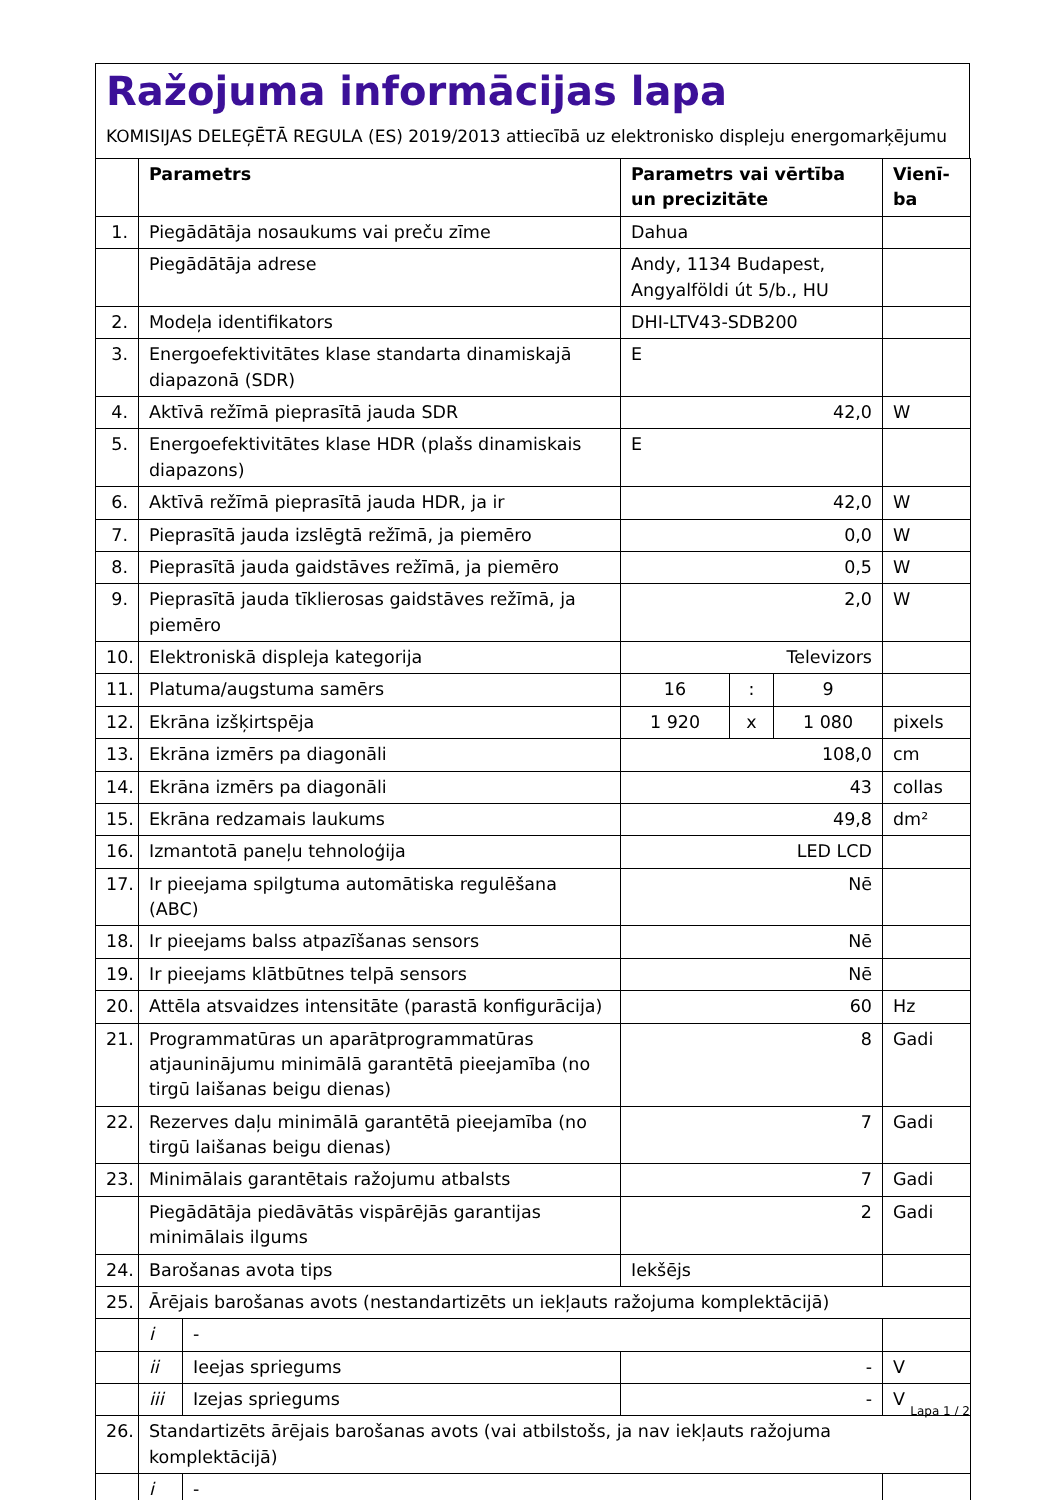Ražojuma informācijas lapa
KOMISIJAS DELEĢĒTĀ REGULA (ES) 2019/2013 attiecībā uz elektronisko displeju energomarķējumu
| | Parametrs | | Parametrs vai vērtība un precizitāte | | | Vienī-ba |
| --- | --- | --- | --- | --- | --- | --- |
| 1. | Piegādātāja nosaukums vai preču zīme | | Dahua | | | |
| | Piegādātāja adrese | | Andy, 1134 Budapest, Angyalföldi út 5/b., HU | | | |
| 2. | Modeļa identifikators | | DHI-LTV43-SDB200 | | | |
| 3. | Energoefektivitātes klase standarta dinamiskajā diapazonā (SDR) | | E | | | |
| 4. | Aktīvā režīmā pieprasītā jauda SDR | | 42,0 | | | W |
| 5. | Energoefektivitātes klase HDR (plašs dinamiskais diapazons) | | E | | | |
| 6. | Aktīvā režīmā pieprasītā jauda HDR, ja ir | | 42,0 | | | W |
| 7. | Pieprasītā jauda izslēgtā režīmā, ja piemēro | | 0,0 | | | W |
| 8. | Pieprasītā jauda gaidstāves režīmā, ja piemēro | | 0,5 | | | W |
| 9. | Pieprasītā jauda tīklierosas gaidstāves režīmā, ja piemēro | | 2,0 | | | W |
| 10. | Elektroniskā displeja kategorija | | Televizors | | | |
| 11. | Platuma/augstuma samērs | | 16 | : | 9 | |
| 12. | Ekrāna izšķirtspēja | | 1 920 | x | 1 080 | pixels |
| 13. | Ekrāna izmērs pa diagonāli | | 108,0 | | | cm |
| 14. | Ekrāna izmērs pa diagonāli | | 43 | | | collas |
| 15. | Ekrāna redzamais laukums | | 49,8 | | | dm² |
| 16. | Izmantotā paneļu tehnoloģija | | LED LCD | | | |
| 17. | Ir pieejama spilgtuma automātiska regulēšana (ABC) | | Nē | | | |
| 18. | Ir pieejams balss atpazīšanas sensors | | Nē | | | |
| 19. | Ir pieejams klātbūtnes telpā sensors | | Nē | | | |
| 20. | Attēla atsvaidzes intensitāte (parastā konfigurācija) | | 60 | | | Hz |
| 21. | Programmatūras un aparātprogrammatūras atjauninājumu minimālā garantētā pieejamība (no tirgū laišanas beigu dienas) | | 8 | | | Gadi |
| 22. | Rezerves daļu minimālā garantētā pieejamība (no tirgū laišanas beigu dienas) | | 7 | | | Gadi |
| 23. | Minimālais garantētais ražojumu atbalsts | | 7 | | | Gadi |
| | Piegādātāja piedāvātās vispārējās garantijas minimālais ilgums | | 2 | | | Gadi |
| 24. | Barošanas avota tips | | Iekšējs | | | |
| 25. | Ārējais barošanas avots (nestandartizēts un iekļauts ražojuma komplektācijā) | | | | | |
| | i | - | | | | |
| | ii | Ieejas spriegums | - | | | V |
| | iii | Izejas spriegums | - | | | V |
| 26. | Standartizēts ārējais barošanas avots (vai atbilstošs, ja nav iekļauts ražojuma komplektācijā) | | | | | |
| | i | - | | | | |
Lapa 1 / 2